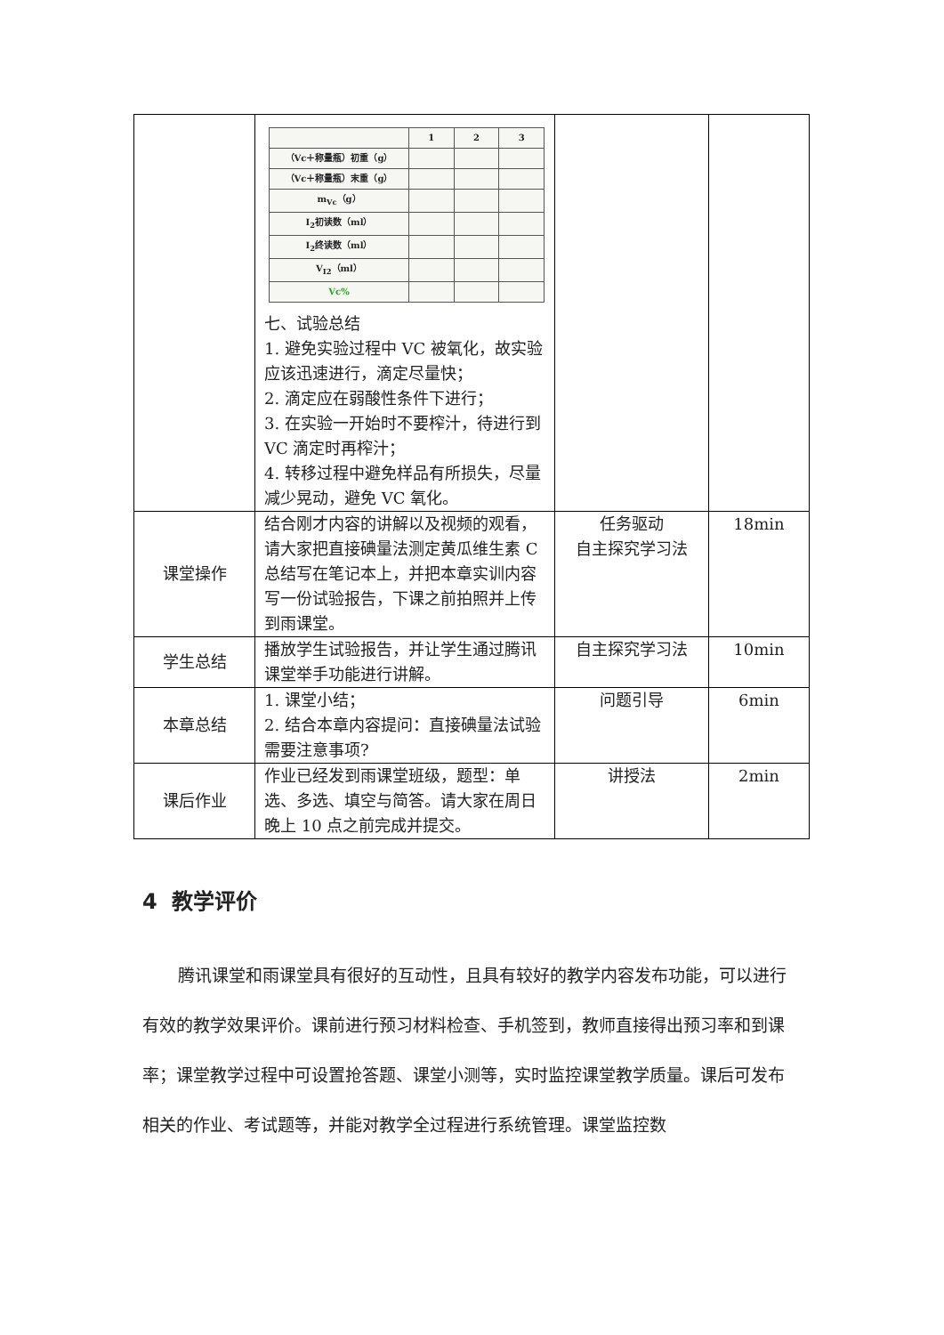| | / / 1 / 2 / 3 / / （Vc＋称量瓶）初重（g） / / / / / （Vc＋称量瓶）末重（g） / / / / / m<sub>Vc</sub>（g） / / / / / I<sub>2</sub>初读数（ml） / / / / / I<sub>2</sub>终读数（ml） / / / / / V<sub>I2</sub>（ml） / / / / / Vc% / / / / 七、试验总结 1. 避免实验过程中 VC 被氧化，故实验应该迅速进行，滴定尽量快； 2. 滴定应在弱酸性条件下进行； 3. 在实验一开始时不要榨汁，待进行到 VC 滴定时再榨汁； 4. 转移过程中避免样品有所损失，尽量减少晃动，避免 VC 氧化。 | | |
| 课堂操作 | 结合刚才内容的讲解以及视频的观看，请大家把直接碘量法测定黄瓜维生素 C 总结写在笔记本上，并把本章实训内容写一份试验报告，下课之前拍照并上传到雨课堂。 | 任务驱动 自主探究学习法 | 18min |
| 学生总结 | 播放学生试验报告，并让学生通过腾讯课堂举手功能进行讲解。 | 自主探究学习法 | 10min |
| 本章总结 | 1. 课堂小结； 2. 结合本章内容提问：直接碘量法试验需要注意事项? | 问题引导 | 6min |
| 课后作业 | 作业已经发到雨课堂班级，题型：单选、多选、填空与简答。请大家在周日晚上 10 点之前完成并提交。 | 讲授法 | 2min |
4 教学评价
腾讯课堂和雨课堂具有很好的互动性，且具有较好的教学内容发布功能，可以进行有效的教学效果评价。课前进行预习材料检查、手机签到，教师直接得出预习率和到课率；课堂教学过程中可设置抢答题、课堂小测等，实时监控课堂教学质量。课后可发布相关的作业、考试题等，并能对教学全过程进行系统管理。课堂监控数